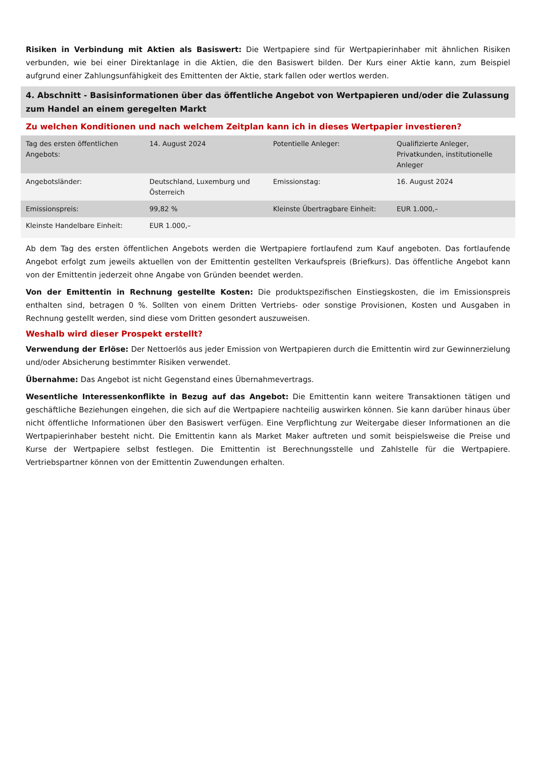Risiken in Verbindung mit Aktien als Basiswert: Die Wertpapiere sind für Wertpapierinhaber mit ähnlichen Risiken verbunden, wie bei einer Direktanlage in die Aktien, die den Basiswert bilden. Der Kurs einer Aktie kann, zum Beispiel aufgrund einer Zahlungsunfähigkeit des Emittenten der Aktie, stark fallen oder wertlos werden.
4. Abschnitt - Basisinformationen über das öffentliche Angebot von Wertpapieren und/oder die Zulassung zum Handel an einem geregelten Markt
Zu welchen Konditionen und nach welchem Zeitplan kann ich in dieses Wertpapier investieren?
| Tag des ersten öffentlichen Angebots: | 14. August 2024 | Potentielle Anleger: | Qualifizierte Anleger, Privatkunden, institutionelle Anleger |
| Angebotsländer: | Deutschland, Luxemburg und Österreich | Emissionstag: | 16. August 2024 |
| Emissionspreis: | 99,82 % | Kleinste Übertragbare Einheit: | EUR 1.000,– |
| Kleinste Handelbare Einheit: | EUR 1.000,– | | |
Ab dem Tag des ersten öffentlichen Angebots werden die Wertpapiere fortlaufend zum Kauf angeboten. Das fortlaufende Angebot erfolgt zum jeweils aktuellen von der Emittentin gestellten Verkaufspreis (Briefkurs). Das öffentliche Angebot kann von der Emittentin jederzeit ohne Angabe von Gründen beendet werden.
Von der Emittentin in Rechnung gestellte Kosten: Die produktspezifischen Einstiegskosten, die im Emissionspreis enthalten sind, betragen 0 %. Sollten von einem Dritten Vertriebs- oder sonstige Provisionen, Kosten und Ausgaben in Rechnung gestellt werden, sind diese vom Dritten gesondert auszuweisen.
Weshalb wird dieser Prospekt erstellt?
Verwendung der Erlöse: Der Nettoerlös aus jeder Emission von Wertpapieren durch die Emittentin wird zur Gewinnerzielung und/oder Absicherung bestimmter Risiken verwendet.
Übernahme: Das Angebot ist nicht Gegenstand eines Übernahmevertrags.
Wesentliche Interessenkonflikte in Bezug auf das Angebot: Die Emittentin kann weitere Transaktionen tätigen und geschäftliche Beziehungen eingehen, die sich auf die Wertpapiere nachteilig auswirken können. Sie kann darüber hinaus über nicht öffentliche Informationen über den Basiswert verfügen. Eine Verpflichtung zur Weitergabe dieser Informationen an die Wertpapierinhaber besteht nicht. Die Emittentin kann als Market Maker auftreten und somit beispielsweise die Preise und Kurse der Wertpapiere selbst festlegen. Die Emittentin ist Berechnungsstelle und Zahlstelle für die Wertpapiere. Vertriebspartner können von der Emittentin Zuwendungen erhalten.